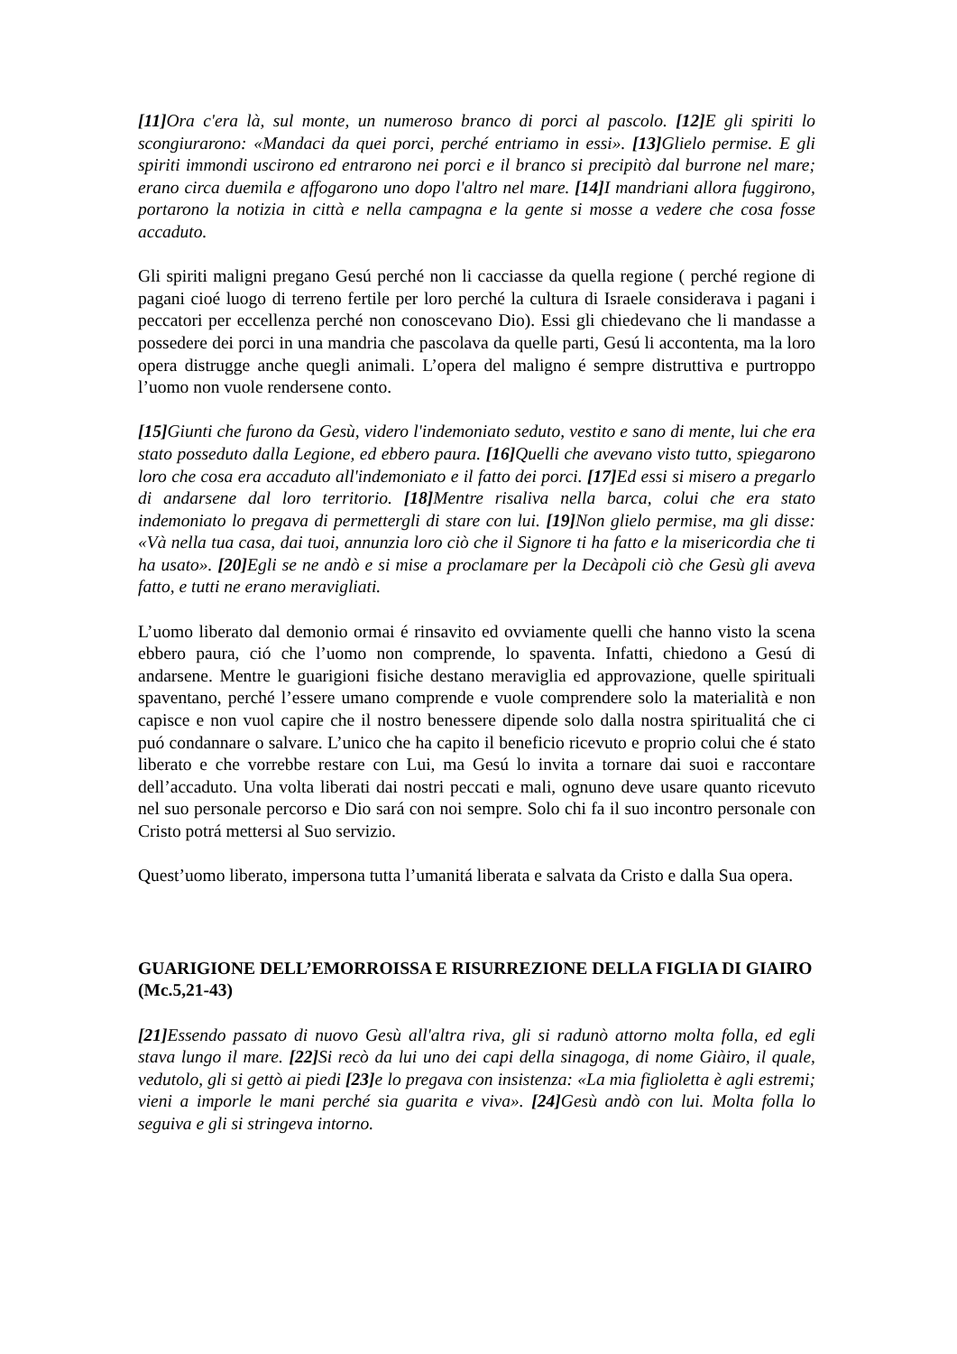[11] Ora c'era là, sul monte, un numeroso branco di porci al pascolo. [12] E gli spiriti lo scongiurarono: «Mandaci da quei porci, perché entriamo in essi». [13] Glielo permise. E gli spiriti immondi uscirono ed entrarono nei porci e il branco si precipitò dal burrone nel mare; erano circa duemila e affogarono uno dopo l'altro nel mare. [14] I mandriani allora fuggirono, portarono la notizia in città e nella campagna e la gente si mosse a vedere che cosa fosse accaduto.
Gli spiriti maligni pregano Gesú perché non li cacciasse da quella regione ( perché regione di pagani cioé luogo di terreno fertile per loro perché la cultura di Israele considerava i pagani i peccatori per eccellenza perché non conoscevano Dio). Essi gli chiedevano che li mandasse a possedere dei porci in una mandria che pascolava da quelle parti, Gesú li accontenta, ma la loro opera distrugge anche quegli animali. L’opera del maligno é sempre distruttiva e purtroppo l’uomo non vuole rendersene conto.
[15] Giunti che furono da Gesù, videro l'indemoniato seduto, vestito e sano di mente, lui che era stato posseduto dalla Legione, ed ebbero paura. [16] Quelli che avevano visto tutto, spiegarono loro che cosa era accaduto all'indemoniato e il fatto dei porci. [17] Ed essi si misero a pregarlo di andarsene dal loro territorio. [18] Mentre risaliva nella barca, colui che era stato indemoniato lo pregava di permettergli di stare con lui. [19] Non glielo permise, ma gli disse: «Và nella tua casa, dai tuoi, annunzia loro ciò che il Signore ti ha fatto e la misericordia che ti ha usato». [20] Egli se ne andò e si mise a proclamare per la Decàpoli ciò che Gesù gli aveva fatto, e tutti ne erano meravigliati.
L’uomo liberato dal demonio ormai é rinsavito ed ovviamente quelli che hanno visto la scena ebbero paura, ció che l’uomo non comprende, lo spaventa. Infatti, chiedono a Gesú di andarsene. Mentre le guarigioni fisiche destano meraviglia ed approvazione, quelle spirituali spaventano, perché l’essere umano comprende e vuole comprendere solo la materialità e non capisce e non vuol capire che il nostro benessere dipende solo dalla nostra spiritualitá che ci puó condannare o salvare. L’unico che ha capito il beneficio ricevuto e proprio colui che é stato liberato e che vorrebbe restare con Lui, ma Gesú lo invita a tornare dai suoi e raccontare dell’accaduto. Una volta liberati dai nostri peccati e mali, ognuno deve usare quanto ricevuto nel suo personale percorso e Dio sará con noi sempre. Solo chi fa il suo incontro personale con Cristo potrá mettersi al Suo servizio.
Quest’uomo liberato, impersona tutta l’umanitá liberata e salvata da Cristo e dalla Sua opera.
GUARIGIONE DELL’EMORROISSA E RISURREZIONE DELLA FIGLIA DI GIAIRO (Mc.5,21-43)
[21] Essendo passato di nuovo Gesù all'altra riva, gli si radunò attorno molta folla, ed egli stava lungo il mare. [22] Si recò da lui uno dei capi della sinagoga, di nome Giàiro, il quale, vedutolo, gli si gettò ai piedi [23] e lo pregava con insistenza: «La mia figlioletta è agli estremi; vieni a imporle le mani perché sia guarita e viva». [24] Gesù andò con lui. Molta folla lo seguiva e gli si stringeva intorno.